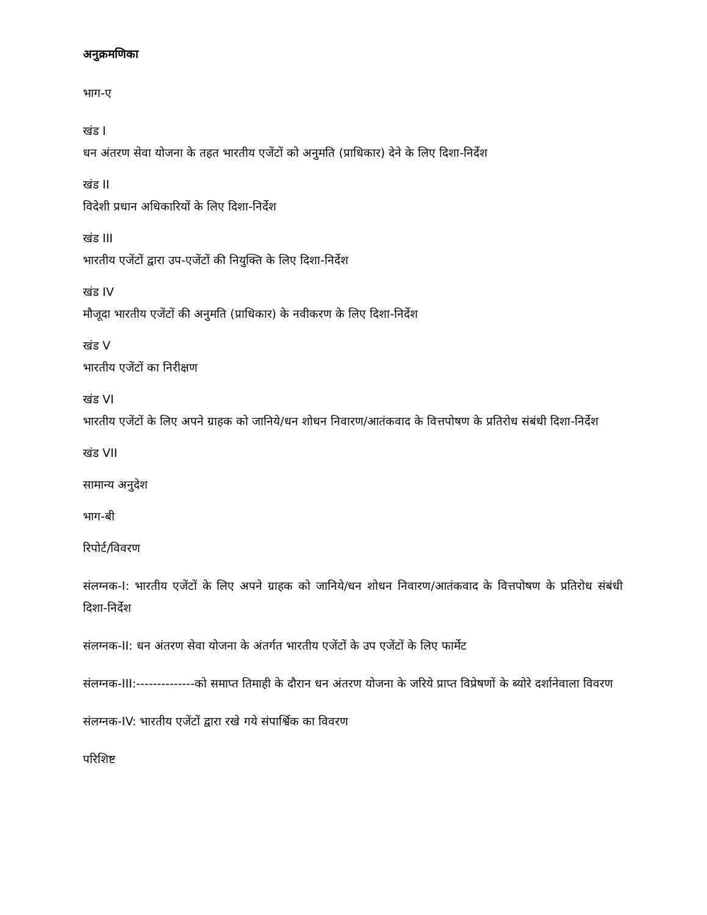अनुक्रमणिका
भाग-ए
खंड I
धन अंतरण सेवा योजना के तहत भारतीय एजेंटों को अनुमति (प्राधिकार) देने के लिए दिशा-निर्देश
खंड II
विदेशी प्रधान अधिकारियों के लिए दिशा-निर्देश
खंड III
भारतीय एजेंटों द्वारा उप-एजेंटों की नियुक्ति के लिए दिशा-निर्देश
खंड IV
मौजूदा भारतीय एजेंटों की अनुमति (प्राधिकार) के नवीकरण के लिए दिशा-निर्देश
खंड V
भारतीय एजेंटों का निरीक्षण
खंड VI
भारतीय एजेंटों के लिए अपने ग्राहक को जानिये/धन शोधन निवारण/आतंकवाद के वित्तपोषण के प्रतिरोध संबंधी दिशा-निर्देश
खंड VII
सामान्य अनुदेश
भाग-बी
रिपोर्ट/विवरण
संलग्नक-I: भारतीय एजेंटों के लिए अपने ग्राहक को जानिये/धन शोधन निवारण/आतंकवाद के वित्तपोषण के प्रतिरोध संबंधी दिशा-निर्देश
संलग्नक-II: धन अंतरण सेवा योजना के अंतर्गत भारतीय एजेंटों के उप एजेंटों के लिए फार्मेट
संलग्नक-III:--------------को समाप्त तिमाही के दौरान धन अंतरण योजना के जरिये प्राप्त विप्रेषणों के ब्योरे दर्शानेवाला विवरण
संलग्नक-IV: भारतीय एजेंटों द्वारा रखे गये संपार्श्विक का विवरण
परिशिष्ट